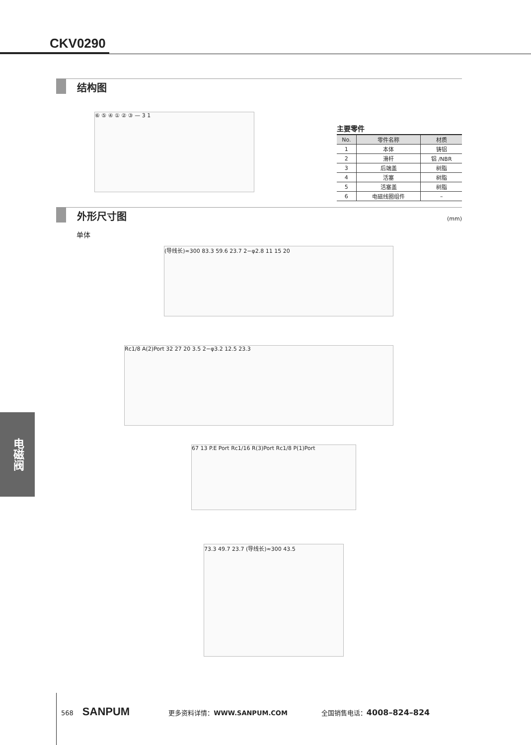CKV0290
结构图
⑥ ⑤ ④ ① ② ③ — 3 1
主要零件
| No. | 零件名称 | 材质 |
| --- | --- | --- |
| 1 | 本体 | 铸铝 |
| 2 | 滑杆 | 铝 /NBR |
| 3 | 后端盖 | 树脂 |
| 4 | 活塞 | 树脂 |
| 5 | 活塞盖 | 树脂 |
| 6 | 电磁线圈组件 | – |
外形尺寸图 (mm)
单体
(导线长)≈300 83.3 59.6 23.7 2−φ2.8 11 15 20
Rc1/8 A(2)Port 32 27 20 3.5 2−φ3.2 12.5 23.3
67 13 P.E Port Rc1/16 R(3)Port Rc1/8 P(1)Port
73.3 49.7 23.7 (导线长)≈300 43.5
电磁阀
568 SANPUM 更多资料详情：WWW.SANPUM.COM 全国销售电话：4008–824–824